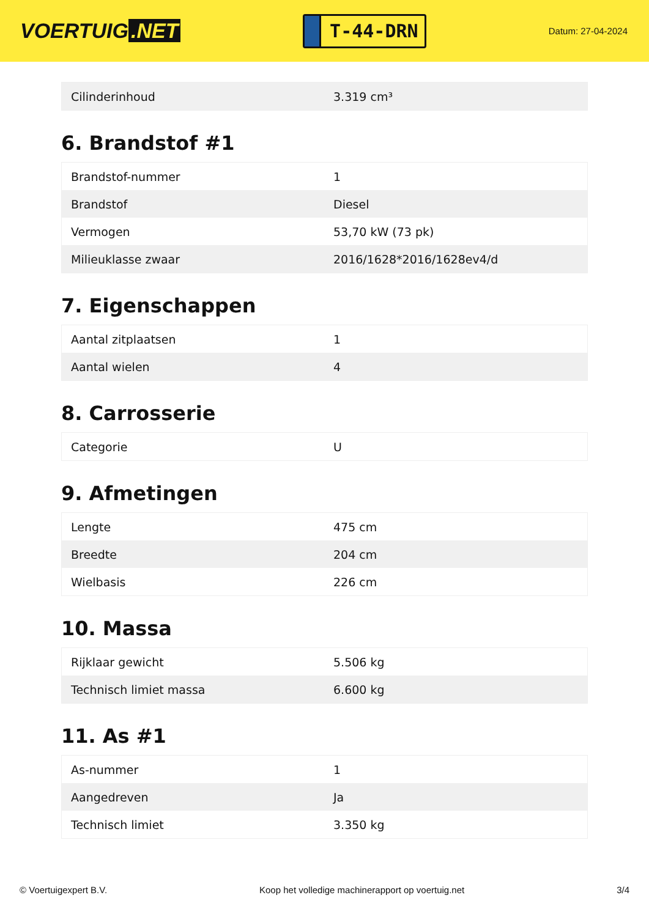VOERTUIG.NET
T-44-DRN
Datum: 27-04-2024
| Cilinderinhoud | 3.319 cm³ |
6. Brandstof #1
| Brandstof-nummer | 1 |
| Brandstof | Diesel |
| Vermogen | 53,70 kW (73 pk) |
| Milieuklasse zwaar | 2016/1628*2016/1628ev4/d |
7. Eigenschappen
| Aantal zitplaatsen | 1 |
| Aantal wielen | 4 |
8. Carrosserie
| Categorie | U |
9. Afmetingen
| Lengte | 475 cm |
| Breedte | 204 cm |
| Wielbasis | 226 cm |
10. Massa
| Rijklaar gewicht | 5.506 kg |
| Technisch limiet massa | 6.600 kg |
11. As #1
| As-nummer | 1 |
| Aangedreven | Ja |
| Technisch limiet | 3.350 kg |
© Voertuigexpert B.V. Koop het volledige machinerapport op voertuig.net 3/4